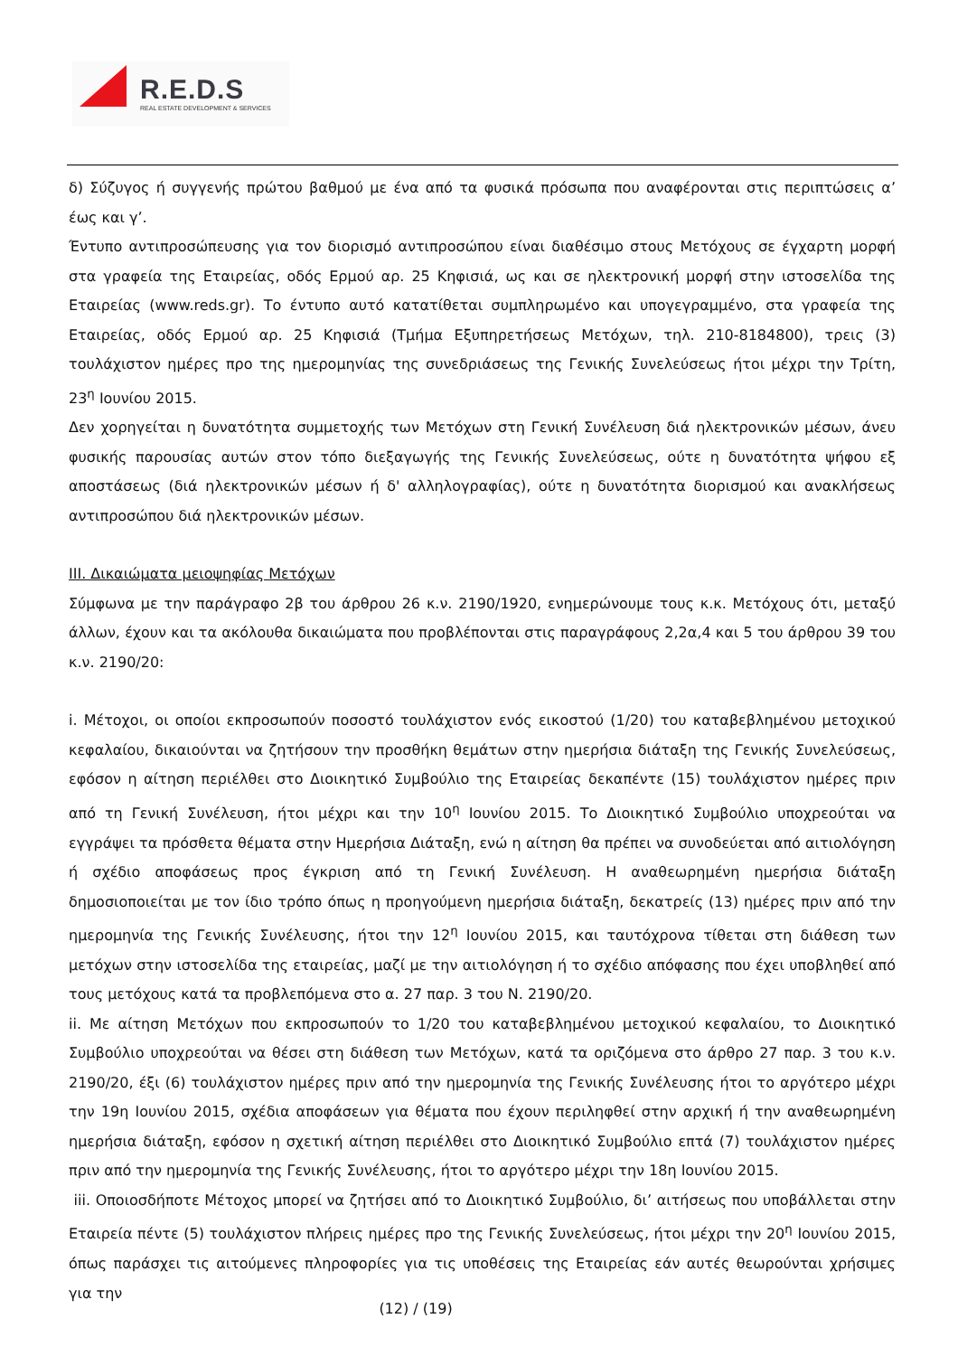R.E.D.S
REAL ESTATE DEVELOPMENT & SERVICES
δ) Σύζυγος ή συγγενής πρώτου βαθμού με ένα από τα φυσικά πρόσωπα που αναφέρονται στις περιπτώσεις α’ έως και γ’.
Έντυπο αντιπροσώπευσης για τον διορισμό αντιπροσώπου είναι διαθέσιμο στους Μετόχους σε έγχαρτη μορφή στα γραφεία της Εταιρείας, οδός Ερμού αρ. 25 Κηφισιά, ως και σε ηλεκτρονική μορφή στην ιστοσελίδα της Εταιρείας (www.reds.gr). Το έντυπο αυτό κατατίθεται συμπληρωμένο και υπογεγραμμένο, στα γραφεία της Εταιρείας, οδός Ερμού αρ. 25 Κηφισιά (Τμήμα Εξυπηρετήσεως Μετόχων, τηλ. 210-8184800), τρεις (3) τουλάχιστον ημέρες προ της ημερομηνίας της συνεδριάσεως της Γενικής Συνελεύσεως ήτοι μέχρι την Τρίτη, 23<sup>η</sup> Ιουνίου 2015.
Δεν χορηγείται η δυνατότητα συμμετοχής των Μετόχων στη Γενική Συνέλευση διά ηλεκτρονικών μέσων, άνευ φυσικής παρουσίας αυτών στον τόπο διεξαγωγής της Γενικής Συνελεύσεως, ούτε η δυνατότητα ψήφου εξ αποστάσεως (διά ηλεκτρονικών μέσων ή δ' αλληλογραφίας), ούτε η δυνατότητα διορισμού και ανακλήσεως αντιπροσώπου διά ηλεκτρονικών μέσων.
ΙΙΙ. Δικαιώματα μειοψηφίας Μετόχων
Σύμφωνα με την παράγραφο 2β του άρθρου 26 κ.ν. 2190/1920, ενημερώνουμε τους κ.κ. Μετόχους ότι, μεταξύ άλλων, έχουν και τα ακόλουθα δικαιώματα που προβλέπονται στις παραγράφους 2,2α,4 και 5 του άρθρου 39 του κ.ν. 2190/20:
i. Μέτοχοι, οι οποίοι εκπροσωπούν ποσοστό τουλάχιστον ενός εικοστού (1/20) του καταβεβλημένου μετοχικού κεφαλαίου, δικαιούνται να ζητήσουν την προσθήκη θεμάτων στην ημερήσια διάταξη της Γενικής Συνελεύσεως, εφόσον η αίτηση περιέλθει στο Διοικητικό Συμβούλιο της Εταιρείας δεκαπέντε (15) τουλάχιστον ημέρες πριν από τη Γενική Συνέλευση, ήτοι μέχρι και την 10<sup>η</sup> Ιουνίου 2015. Το Διοικητικό Συμβούλιο υποχρεούται να εγγράψει τα πρόσθετα θέματα στην Ημερήσια Διάταξη, ενώ η αίτηση θα πρέπει να συνοδεύεται από αιτιολόγηση ή σχέδιο αποφάσεως προς έγκριση από τη Γενική Συνέλευση. Η αναθεωρημένη ημερήσια διάταξη δημοσιοποιείται με τον ίδιο τρόπο όπως η προηγούμενη ημερήσια διάταξη, δεκατρείς (13) ημέρες πριν από την ημερομηνία της Γενικής Συνέλευσης, ήτοι την 12<sup>η</sup> Ιουνίου 2015, και ταυτόχρονα τίθεται στη διάθεση των μετόχων στην ιστοσελίδα της εταιρείας, μαζί με την αιτιολόγηση ή το σχέδιο απόφασης που έχει υποβληθεί από τους μετόχους κατά τα προβλεπόμενα στο α. 27 παρ. 3 του Ν. 2190/20.
ii. Με αίτηση Μετόχων που εκπροσωπούν το 1/20 του καταβεβλημένου μετοχικού κεφαλαίου, το Διοικητικό Συμβούλιο υποχρεούται να θέσει στη διάθεση των Μετόχων, κατά τα οριζόμενα στο άρθρο 27 παρ. 3 του κ.ν. 2190/20, έξι (6) τουλάχιστον ημέρες πριν από την ημερομηνία της Γενικής Συνέλευσης ήτοι το αργότερο μέχρι την 19η Ιουνίου 2015, σχέδια αποφάσεων για θέματα που έχουν περιληφθεί στην αρχική ή την αναθεωρημένη ημερήσια διάταξη, εφόσον η σχετική αίτηση περιέλθει στο Διοικητικό Συμβούλιο επτά (7) τουλάχιστον ημέρες πριν από την ημερομηνία της Γενικής Συνέλευσης, ήτοι το αργότερο μέχρι την 18η Ιουνίου 2015.
iii. Οποιοσδήποτε Μέτοχος μπορεί να ζητήσει από το Διοικητικό Συμβούλιο, δι’ αιτήσεως που υποβάλλεται στην Εταιρεία πέντε (5) τουλάχιστον πλήρεις ημέρες προ της Γενικής Συνελεύσεως, ήτοι μέχρι την 20<sup>η</sup> Ιουνίου 2015, όπως παράσχει τις αιτούμενες πληροφορίες για τις υποθέσεις της Εταιρείας εάν αυτές θεωρούνται χρήσιμες για την
(12) / (19)